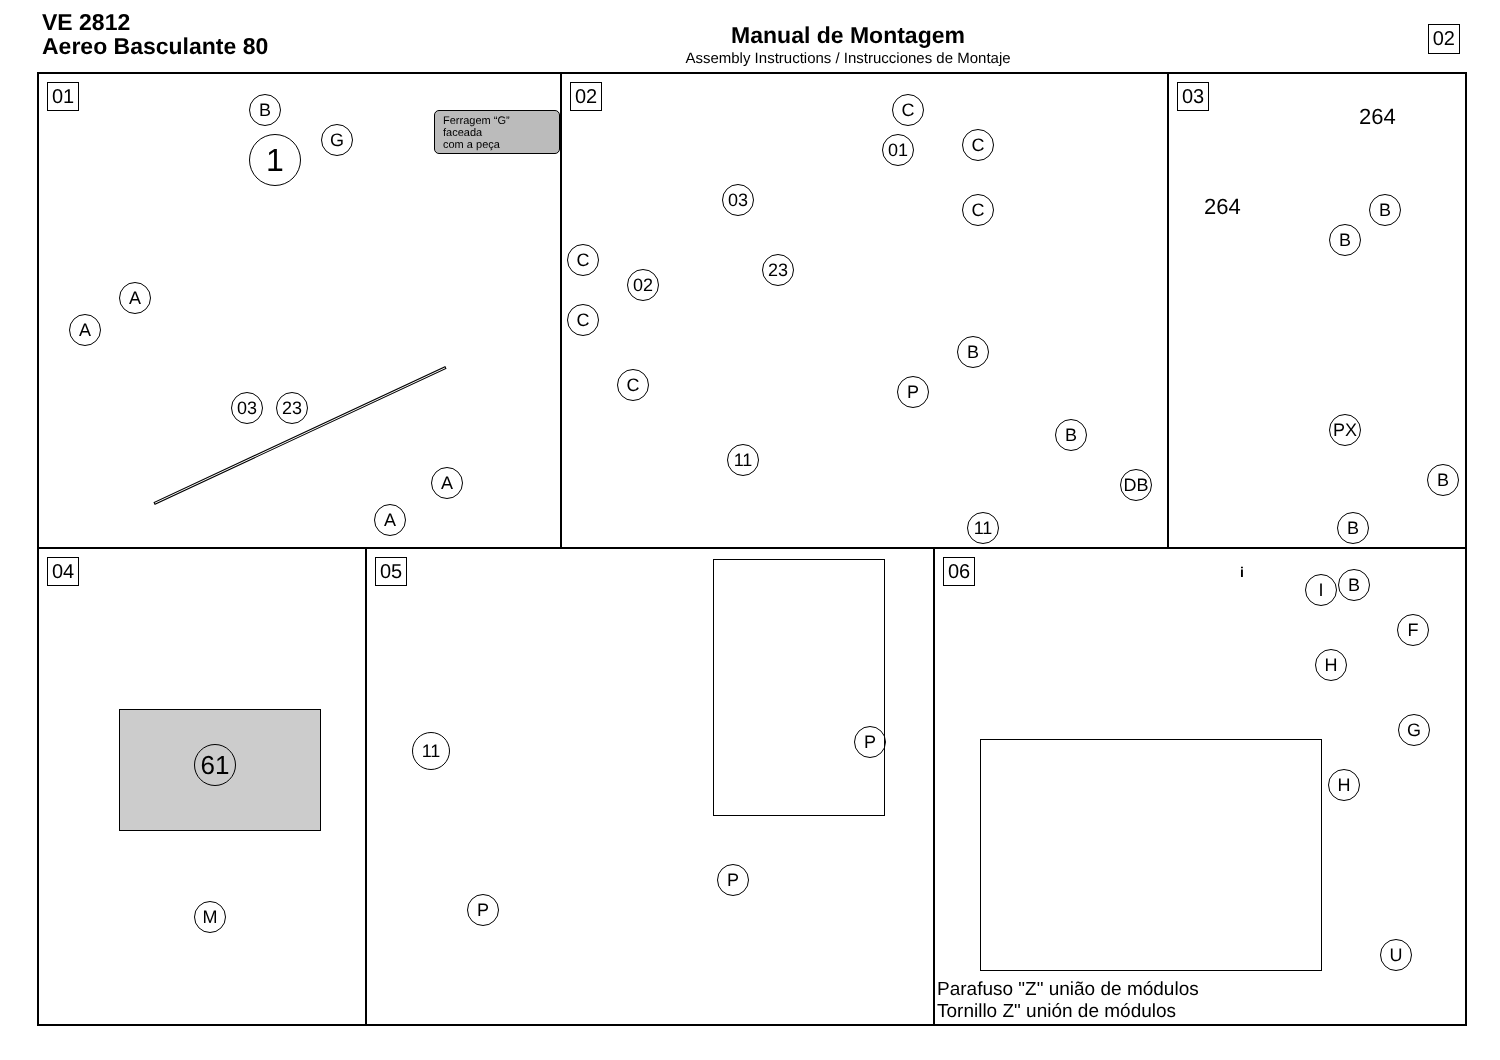VE 2812
Aereo Basculante 80
Manual de Montagem
Assembly Instructions / Instrucciones de Montaje
02
01
Ferragem “G” faceada
com a peça
1
B
G
A
A
03 23
A
A
02
01
03
02
23
11
C
C
C
C
C
C
B
P
B
DB
11
03
264
264 B
B
PX
B
B
04
61
M
05
11 P
P
P
06
i B
I
F
H
G
H
U
Parafuso "Z" união de módulos
Tornillo Z" unión de módulos